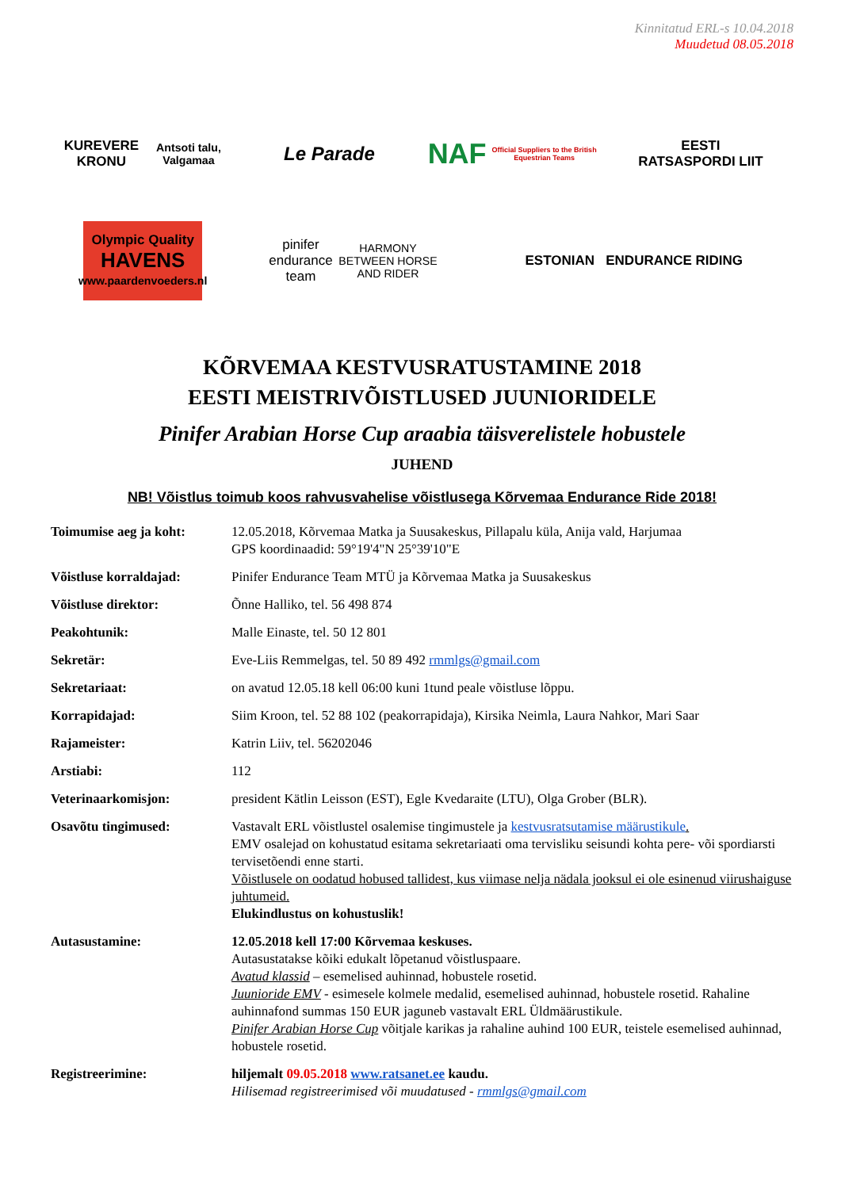Kinnitatud ERL-s 10.04.2018
Muudetud 08.05.2018
KUREVERE KRONU
Antsoti talu, Valgamaa
Le Parade
NAF
Official Suppliers to the British Equestrian Teams
EESTI
RATSASPORDI LIIT
Olympic Quality
HAVENS
www.paardenvoeders.nl
pinifer endurance team
HARMONY BETWEEN HORSE AND RIDER
ESTONIAN ENDURANCE RIDING
KÕRVEMAA KESTVUSRATUSTAMINE 2018
EESTI MEISTRIVÕISTLUSED JUUNIORIDELE
Pinifer Arabian Horse Cup araabia täisverelistele hobustele
JUHEND
NB! Võistlus toimub koos rahvusvahelise võistlusega Kõrvemaa Endurance Ride 2018!
Toimumise aeg ja koht: 12.05.2018, Kõrvemaa Matka ja Suusakeskus, Pillapalu küla, Anija vald, Harjumaa
GPS koordinaadid: 59°19'4"N 25°39'10"E
Võistluse korraldajad: Pinifer Endurance Team MTÜ ja Kõrvemaa Matka ja Suusakeskus
Võistluse direktor: Õnne Halliko, tel. 56 498 874
Peakohtunik: Malle Einaste, tel. 50 12 801
Sekretär: Eve-Liis Remmelgas, tel. 50 89 492 rmmlgs@gmail.com
Sekretariaat: on avatud 12.05.18 kell 06:00 kuni 1tund peale võistluse lõppu.
Korrapidajad: Siim Kroon, tel. 52 88 102 (peakorrapidaja), Kirsika Neimla, Laura Nahkor, Mari Saar
Rajameister: Katrin Liiv, tel. 56202046
Arstiabi: 112
Veterinaarkomisjon: president Kätlin Leisson (EST), Egle Kvedaraite (LTU), Olga Grober (BLR).
Osavõtu tingimused: Vastavalt ERL võistlustel osalemise tingimustele ja kestvusratsutamise määrustikule.
EMV osalejad on kohustatud esitama sekretariaati oma tervisliku seisundi kohta pere- või spordiarsti tervisetõendi enne starti.
Võistlusele on oodatud hobused tallidest, kus viimase nelja nädala jooksul ei ole esinenud viirushaiguse juhtumeid.
Elukindlustus on kohustuslik!
Autasustamine: 12.05.2018 kell 17:00 Kõrvemaa keskuses.
Autasustatakse kõiki edukalt lõpetanud võistluspaare.
Avatud klassid – esemelised auhinnad, hobustele rosetid.
Juunioride EMV - esimesele kolmele medalid, esemelised auhinnad, hobustele rosetid. Rahaline auhinnafond summas 150 EUR jaguneb vastavalt ERL Üldmäärustikule.
Pinifer Arabian Horse Cup võitjale karikas ja rahaline auhind 100 EUR, teistele esemelised auhinnad, hobustele rosetid.
Registreerimine: hiljemalt 09.05.2018 www.ratsanet.ee kaudu.
Hilisemad registreerimised või muudatused - rmmlgs@gmail.com